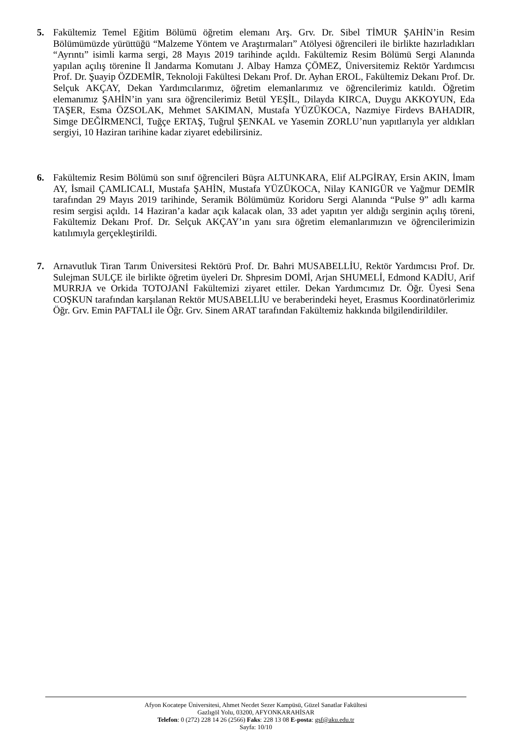5. Fakültemiz Temel Eğitim Bölümü öğretim elemanı Arş. Grv. Dr. Sibel TİMUR ŞAHİN’in Resim Bölümümüzde yürüttüğü “Malzeme Yöntem ve Araştırmaları” Atölyesi öğrencileri ile birlikte hazırladıkları “Ayrıntı” isimli karma sergi, 28 Mayıs 2019 tarihinde açıldı. Fakültemiz Resim Bölümü Sergi Alanında yapılan açılış törenine İl Jandarma Komutanı J. Albay Hamza ÇÖMEZ, Üniversitemiz Rektör Yardımcısı Prof. Dr. Şuayip ÖZDEMİR, Teknoloji Fakültesi Dekanı Prof. Dr. Ayhan EROL, Fakültemiz Dekanı Prof. Dr. Selçuk AKÇAY, Dekan Yardımcılarımız, öğretim elemanlarımız ve öğrencilerimiz katıldı. Öğretim elemanımız ŞAHİN’in yanı sıra öğrencilerimiz Betül YEŞİL, Dilayda KIRCA, Duygu AKKOYUN, Eda TAŞER, Esma ÖZSOLAK, Mehmet SAKIMAN, Mustafa YÜZÜKOCA, Nazmiye Firdevs BAHADIR, Simge DEĞİRMENCİ, Tuğçe ERTAŞ, Tuğrul ŞENKAL ve Yasemin ZORLU’nun yapıtlarıyla yer aldıkları sergiyi, 10 Haziran tarihine kadar ziyaret edebilirsiniz.
6. Fakültemiz Resim Bölümü son sınıf öğrencileri Büşra ALTUNKARA, Elif ALPGİRAY, Ersin AKIN, İmam AY, İsmail ÇAMLICALI, Mustafa ŞAHİN, Mustafa YÜZÜKOCA, Nilay KANIGÜR ve Yağmur DEMİR tarafından 29 Mayıs 2019 tarihinde, Seramik Bölümümüz Koridoru Sergi Alanında “Pulse 9” adlı karma resim sergisi açıldı. 14 Haziran’a kadar açık kalacak olan, 33 adet yapıtın yer aldığı serginin açılış töreni, Fakültemiz Dekanı Prof. Dr. Selçuk AKÇAY’ın yanı sıra öğretim elemanlarımızın ve öğrencilerimizin katılımıyla gerçekleştirildi.
7. Arnavutluk Tiran Tarım Üniversitesi Rektörü Prof. Dr. Bahri MUSABELLİU, Rektör Yardımcısı Prof. Dr. Sulejman SULÇE ile birlikte öğretim üyeleri Dr. Shpresim DOMİ, Arjan SHUMELİ, Edmond KADİU, Arif MURRJA ve Orkida TOTOJANİ Fakültemizi ziyaret ettiler. Dekan Yardımcımız Dr. Öğr. Üyesi Sena COŞKUN tarafından karşılanan Rektör MUSABELLİU ve beraberindeki heyet, Erasmus Koordinatörlerimiz Öğr. Grv. Emin PAFTALI ile Öğr. Grv. Sinem ARAT tarafından Fakültemiz hakkında bilgilendirildiler.
Afyon Kocatepe Üniversitesi, Ahmet Necdet Sezer Kampüsü, Güzel Sanatlar Fakültesi
Gazlıgöl Yolu, 03200, AFYONKARAHİSAR
Telefon: 0 (272) 228 14 26 (2566) Faks: 228 13 08 E-posta: gsf@aku.edu.tr
Sayfa: 10/10